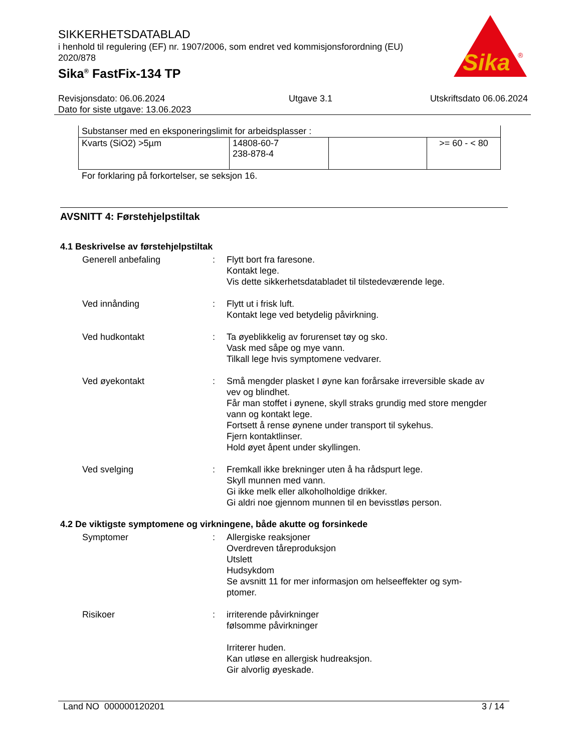SIKKERHETSDATABLAD
i henhold til regulering (EF) nr. 1907/2006, som endret ved kommisjonsforordning (EU) 2020/878
Sika<sup>®</sup> FastFix-134 TP
Sika
®
Revisjonsdato: 06.06.2024
Dato for siste utgave: 13.06.2023
Utgave 3.1 Utskriftsdato 06.06.2024
| Substanser med en eksponeringslimit for arbeidsplasser : | | | |
| Kvarts (SiO2) >5µm | 14808-60-7 238-878-4 | | >= 60 - < 80 |
For forklaring på forkortelser, se seksjon 16.
AVSNITT 4: Førstehjelpstiltak
4.1 Beskrivelse av førstehjelpstiltak
Generell anbefaling : Flytt bort fra faresone.
Kontakt lege.
Vis dette sikkerhetsdatabladet til tilstedeværende lege.
Ved innånding : Flytt ut i frisk luft.
Kontakt lege ved betydelig påvirkning.
Ved hudkontakt : Ta øyeblikkelig av forurenset tøy og sko.
Vask med såpe og mye vann.
Tilkall lege hvis symptomene vedvarer.
Ved øyekontakt : Små mengder plasket I øyne kan forårsake irreversible skade av vev og blindhet.
Får man stoffet i øynene, skyll straks grundig med store mengder vann og kontakt lege.
Fortsett å rense øynene under transport til sykehus.
Fjern kontaktlinser.
Hold øyet åpent under skyllingen.
Ved svelging : Fremkall ikke brekninger uten å ha rådspurt lege.
Skyll munnen med vann.
Gi ikke melk eller alkoholholdige drikker.
Gi aldri noe gjennom munnen til en bevisstløs person.
4.2 De viktigste symptomene og virkningene, både akutte og forsinkede
Symptomer : Allergiske reaksjoner
Overdreven tåreproduksjon
Utslett
Hudsykdom
Se avsnitt 11 for mer informasjon om helseeffekter og sym-ptomer.
Risikoer : irriterende påvirkninger
følsomme påvirkninger
Irriterer huden.
Kan utløse en allergisk hudreaksjon.
Gir alvorlig øyeskade.
Land NO 000000120201 3 / 14